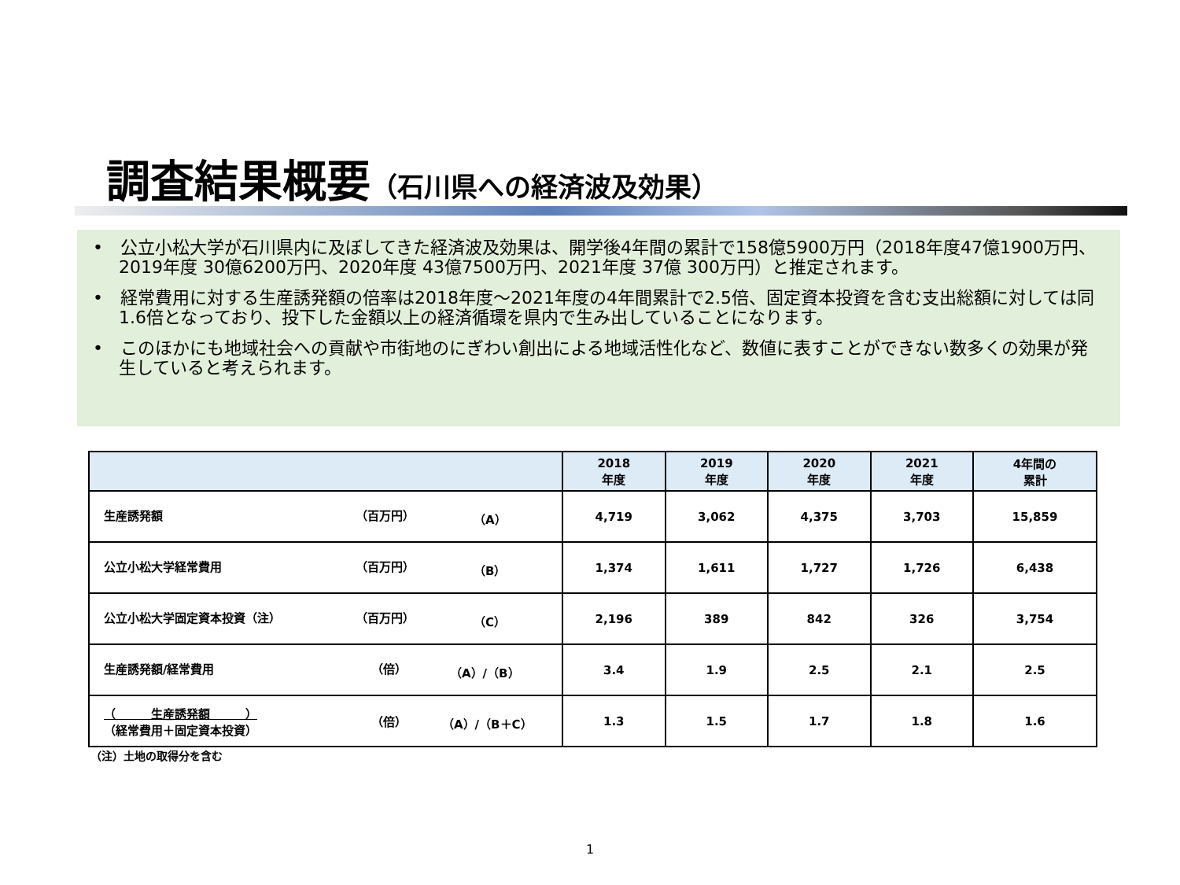調査結果概要（石川県への経済波及効果）
•　公立小松大学が石川県内に及ぼしてきた経済波及効果は、開学後4年間の累計で158億5900万円（2018年度47億1900万円、2019年度 30億6200万円、2020年度 43億7500万円、2021年度 37億 300万円）と推定されます。
•　経常費用に対する生産誘発額の倍率は2018年度～2021年度の4年間累計で2.5倍、固定資本投資を含む支出総額に対しては同1.6倍となっており、投下した金額以上の経済循環を県内で生み出していることになります。
•　このほかにも地域社会への貢献や市街地のにぎわい創出による地域活性化など、数値に表すことができない数多くの効果が発生していると考えられます。
| | 2018 年度 | 2019 年度 | 2020 年度 | 2021 年度 | 4年間の 累計 |
| --- | --- | --- | --- | --- | --- |
| 生産誘発額 （百万円） （A） | 4,719 | 3,062 | 4,375 | 3,703 | 15,859 |
| 公立小松大学経常費用 （百万円） （B） | 1,374 | 1,611 | 1,727 | 1,726 | 6,438 |
| 公立小松大学固定資本投資（注） （百万円） （C） | 2,196 | 389 | 842 | 326 | 3,754 |
| 生産誘発額/経常費用 （倍） （A）/（B） | 3.4 | 1.9 | 2.5 | 2.1 | 2.5 |
| （ 生産誘発額 ） （経常費用＋固定資本投資） （倍） （A）/（B＋C） | 1.3 | 1.5 | 1.7 | 1.8 | 1.6 |
（注）土地の取得分を含む
1